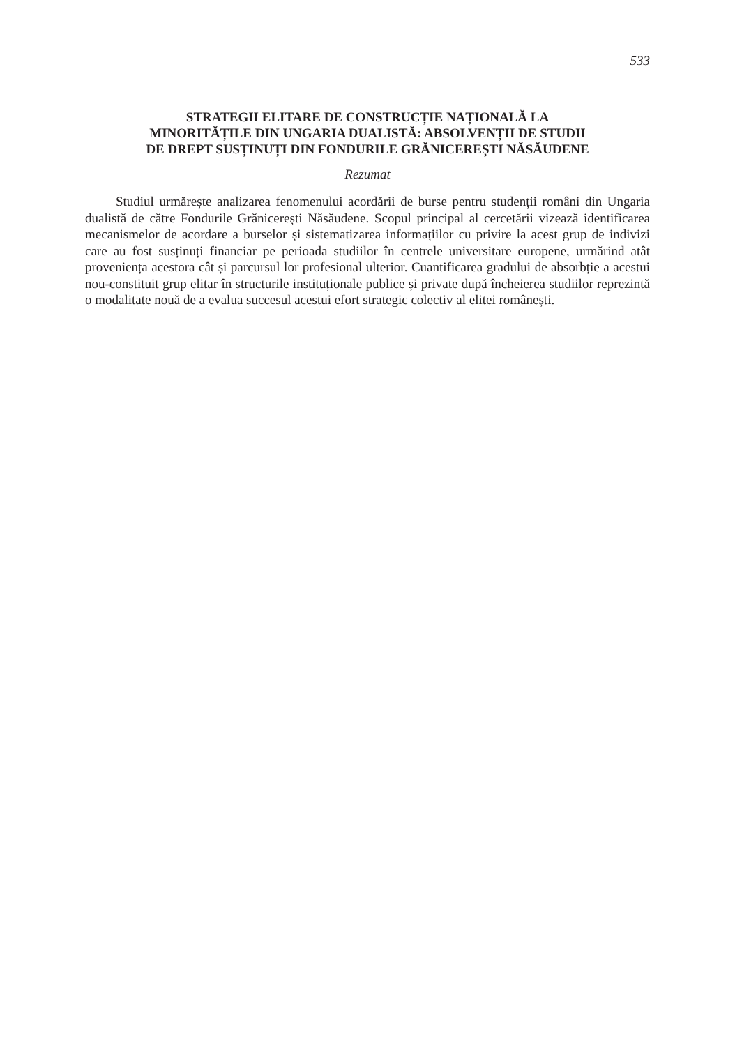533
STRATEGII ELITARE DE CONSTRUCȚIE NAȚIONALĂ LA
MINORITĂȚILE DIN UNGARIA DUALISTĂ: ABSOLVENȚII DE STUDII
DE DREPT SUSȚINUȚI DIN FONDURILE GRĂNICEREȘTI NĂSĂUDENE
Rezumat
Studiul urmărește analizarea fenomenului acordării de burse pentru studenții români din Ungaria dualistă de către Fondurile Grănicerești Năsăudene. Scopul principal al cercetării vizează identificarea mecanismelor de acordare a burselor și sistematizarea informațiilor cu privire la acest grup de indivizi care au fost susținuți financiar pe perioada studiilor în centrele universitare europene, urmărind atât proveniența acestora cât și parcursul lor profesional ulterior. Cuantificarea gradului de absorbție a acestui nou-constituit grup elitar în structurile instituționale publice și private după încheierea studiilor reprezintă o modalitate nouă de a evalua succesul acestui efort strategic colectiv al elitei românești.